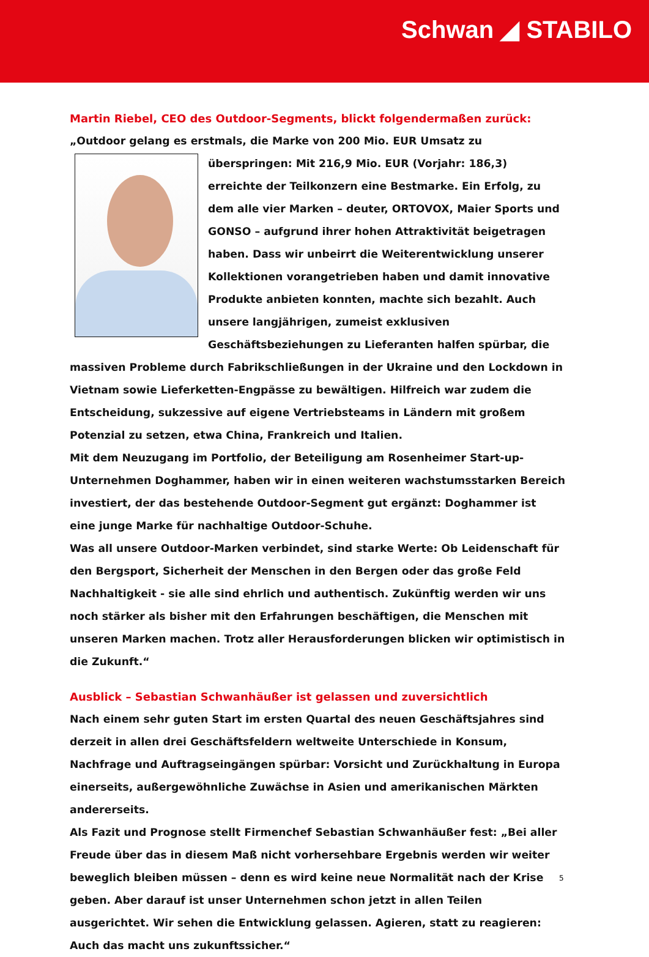Schwan ◢ STABILO
Martin Riebel, CEO des Outdoor-Segments, blickt folgendermaßen zurück:
„Outdoor gelang es erstmals, die Marke von 200 Mio. EUR Umsatz zu überspringen: Mit 216,9 Mio. EUR (Vorjahr: 186,3) erreichte der Teilkonzern eine Bestmarke. Ein Erfolg, zu dem alle vier Marken – deuter, ORTOVOX, Maier Sports und GONSO – aufgrund ihrer hohen Attraktivität beigetragen haben. Dass wir unbeirrt die Weiterentwicklung unserer Kollektionen vorangetrieben haben und damit innovative Produkte anbieten konnten, machte sich bezahlt. Auch unsere langjährigen, zumeist exklusiven Geschäftsbeziehungen zu Lieferanten halfen spürbar, die massiven Probleme durch Fabrikschließungen in der Ukraine und den Lockdown in Vietnam sowie Lieferketten-Engpässe zu bewältigen. Hilfreich war zudem die Entscheidung, sukzessive auf eigene Vertriebsteams in Ländern mit großem Potenzial zu setzen, etwa China, Frankreich und Italien.
Mit dem Neuzugang im Portfolio, der Beteiligung am Rosenheimer Start-up-Unternehmen Doghammer, haben wir in einen weiteren wachstumsstarken Bereich investiert, der das bestehende Outdoor-Segment gut ergänzt: Doghammer ist eine junge Marke für nachhaltige Outdoor-Schuhe.
Was all unsere Outdoor-Marken verbindet, sind starke Werte: Ob Leidenschaft für den Bergsport, Sicherheit der Menschen in den Bergen oder das große Feld Nachhaltigkeit - sie alle sind ehrlich und authentisch. Zukünftig werden wir uns noch stärker als bisher mit den Erfahrungen beschäftigen, die Menschen mit unseren Marken machen. Trotz aller Herausforderungen blicken wir optimistisch in die Zukunft.“
Ausblick – Sebastian Schwanhäußer ist gelassen und zuversichtlich
Nach einem sehr guten Start im ersten Quartal des neuen Geschäftsjahres sind derzeit in allen drei Geschäftsfeldern weltweite Unterschiede in Konsum, Nachfrage und Auftragseingängen spürbar: Vorsicht und Zurückhaltung in Europa einerseits, außergewöhnliche Zuwächse in Asien und amerikanischen Märkten andererseits.
Als Fazit und Prognose stellt Firmenchef Sebastian Schwanhäußer fest: „Bei aller Freude über das in diesem Maß nicht vorhersehbare Ergebnis werden wir weiter beweglich bleiben müssen – denn es wird keine neue Normalität nach der Krise geben. Aber darauf ist unser Unternehmen schon jetzt in allen Teilen ausgerichtet. Wir sehen die Entwicklung gelassen. Agieren, statt zu reagieren: Auch das macht uns zukunftssicher.“
5